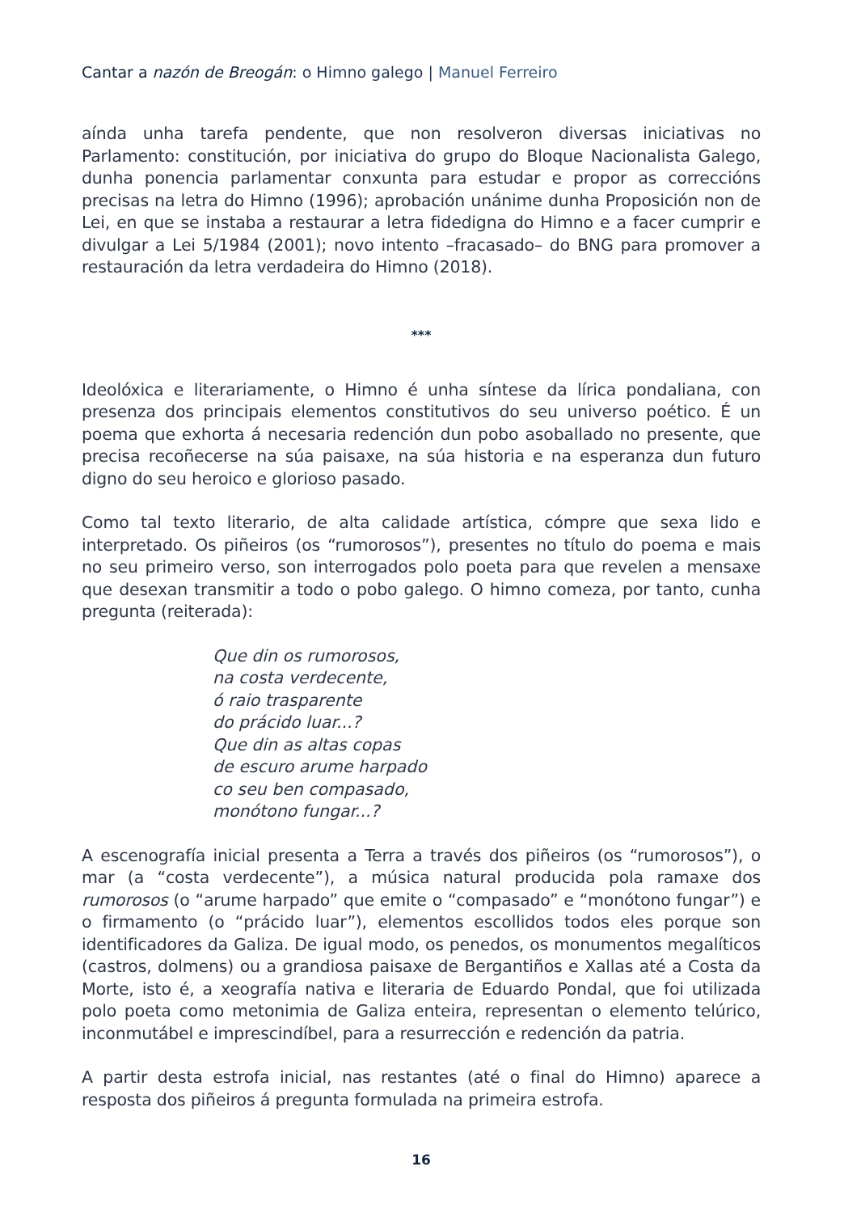Cantar a nazón de Breogán: o Himno galego | Manuel Ferreiro
aínda unha tarefa pendente, que non resolveron diversas iniciativas no Parlamento: constitución, por iniciativa do grupo do Bloque Nacionalista Galego, dunha ponencia parlamentar conxunta para estudar e propor as correccións precisas na letra do Himno (1996); aprobación unánime dunha Proposición non de Lei, en que se instaba a restaurar a letra fidedigna do Himno e a facer cumprir e divulgar a Lei 5/1984 (2001); novo intento –fracasado– do BNG para promover a restauración da letra verdadeira do Himno (2018).
***
Ideolóxica e literariamente, o Himno é unha síntese da lírica pondaliana, con presenza dos principais elementos constitutivos do seu universo poético. É un poema que exhorta á necesaria redención dun pobo asoballado no presente, que precisa recoñecerse na súa paisaxe, na súa historia e na esperanza dun futuro digno do seu heroico e glorioso pasado.
Como tal texto literario, de alta calidade artística, cómpre que sexa lido e interpretado. Os piñeiros (os “rumorosos”), presentes no título do poema e mais no seu primeiro verso, son interrogados polo poeta para que revelen a mensaxe que desexan transmitir a todo o pobo galego. O himno comeza, por tanto, cunha pregunta (reiterada):
Que din os rumorosos,
na costa verdecente,
ó raio trasparente
do prácido luar...?
Que din as altas copas
de escuro arume harpado
co seu ben compasado,
monótono fungar...?
A escenografía inicial presenta a Terra a través dos piñeiros (os “rumorosos”), o mar (a “costa verdecente”), a música natural producida pola ramaxe dos rumorosos (o “arume harpado” que emite o “compasado” e “monótono fungar”) e o firmamento (o “prácido luar”), elementos escollidos todos eles porque son identificadores da Galiza. De igual modo, os penedos, os monumentos megalíticos (castros, dolmens) ou a grandiosa paisaxe de Bergantiños e Xallas até a Costa da Morte, isto é, a xeografía nativa e literaria de Eduardo Pondal, que foi utilizada polo poeta como metonimia de Galiza enteira, representan o elemento telúrico, inconmutábel e imprescindíbel, para a resurrección e redención da patria.
A partir desta estrofa inicial, nas restantes (até o final do Himno) aparece a resposta dos piñeiros á pregunta formulada na primeira estrofa.
16